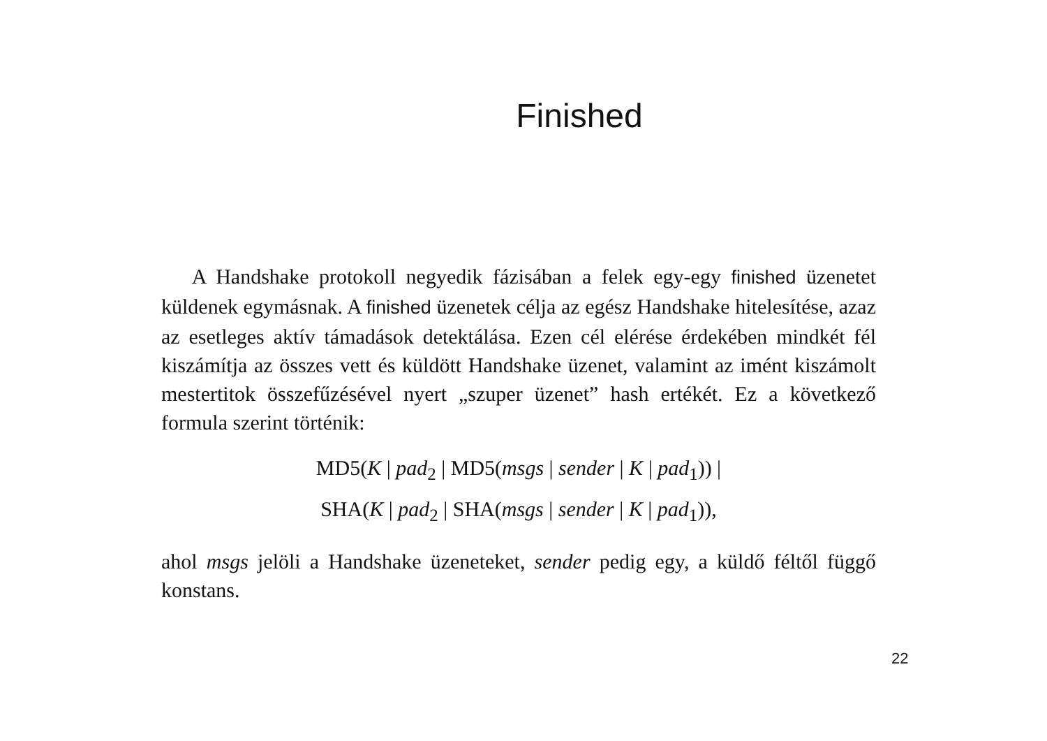Finished
A Handshake protokoll negyedik fázisában a felek egy-egy finished üzenetet küldenek egymásnak. A finished üzenetek célja az egész Handshake hitelesítése, azaz az esetleges aktív támadások detektálása. Ezen cél elérése érdekében mindkét fél kiszámítja az összes vett és küldött Handshake üzenet, valamint az imént kiszámolt mestertitok összefűzésével nyert „szuper üzenet” hash ertékét. Ez a következő formula szerint történik:
MD5(K | pad<sub>2</sub> | MD5(msgs | sender | K | pad<sub>1</sub>)) |
SHA(K | pad<sub>2</sub> | SHA(msgs | sender | K | pad<sub>1</sub>)),
ahol msgs jelöli a Handshake üzeneteket, sender pedig egy, a küldő féltől függő konstans.
22